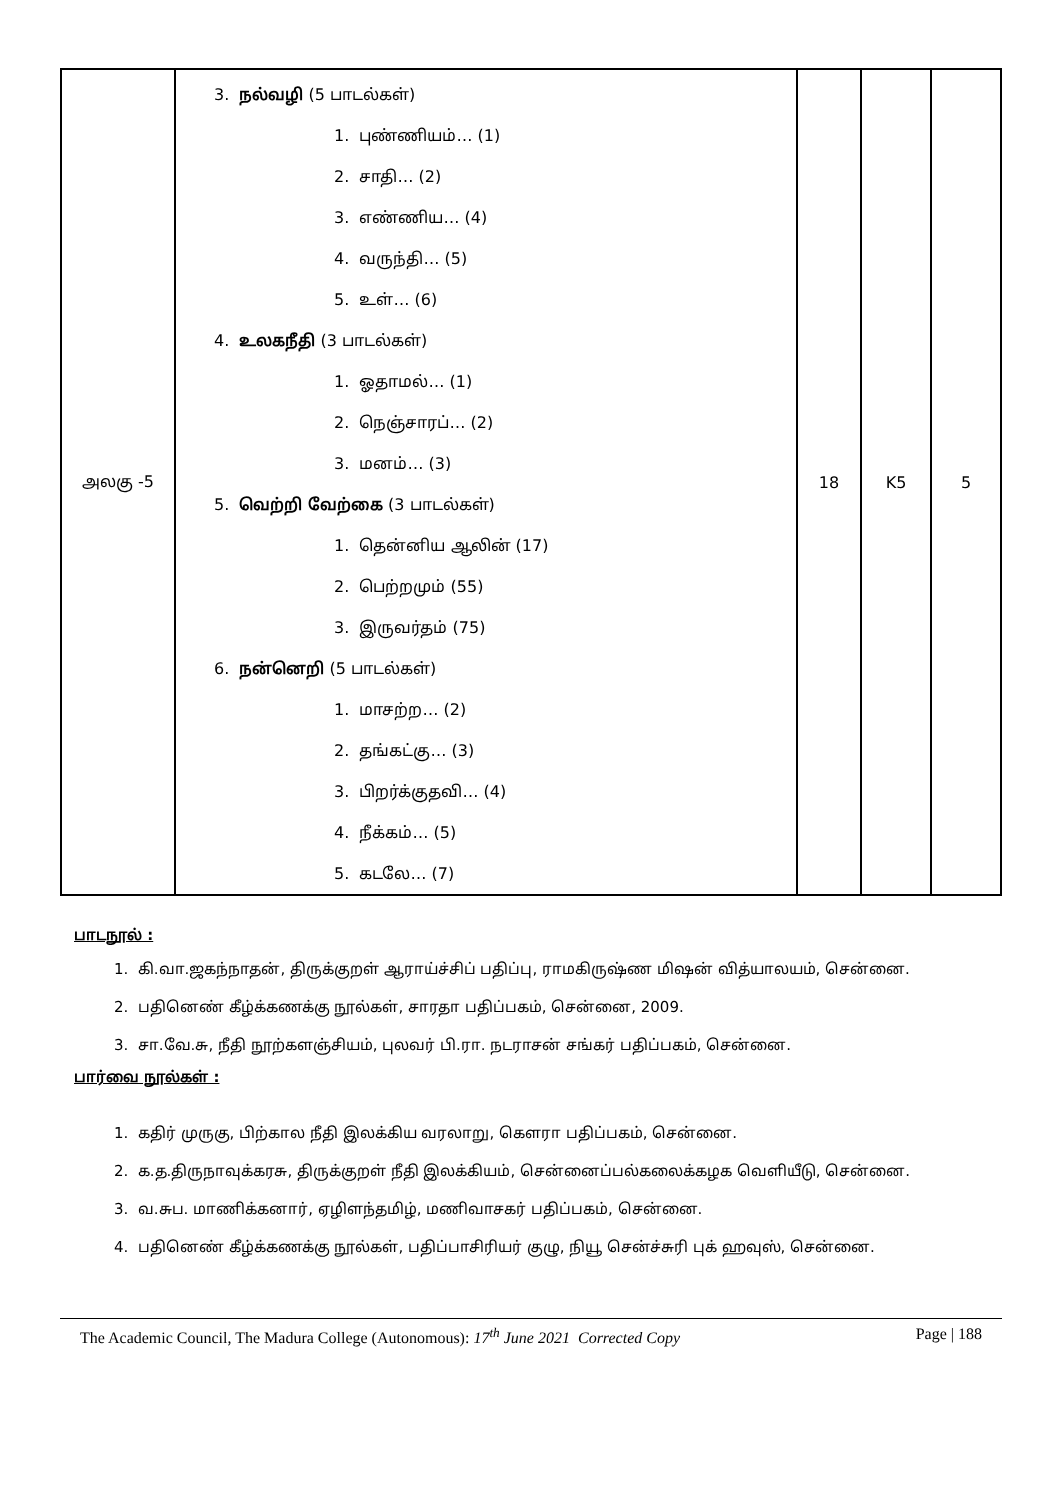| அலகு -5 | 3. நல்வழி (5 பாடல்கள்) 1. புண்ணியம்… (1) 2. சாதி… (2) 3. எண்ணிய… (4) 4. வருந்தி… (5) 5. உள்… (6) 4. உலகநீதி (3 பாடல்கள்) 1. ஓதாமல்… (1) 2. நெஞ்சாரப்… (2) 3. மனம்… (3) 5. வெற்றி வேற்கை (3 பாடல்கள்) 1. தென்னிய ஆலின் (17) 2. பெற்றமும் (55) 3. இருவர்தம் (75) 6. நன்னெறி (5 பாடல்கள்) 1. மாசற்ற… (2) 2. தங்கட்கு… (3) 3. பிறர்க்குதவி… (4) 4. நீக்கம்… (5) 5. கடலே… (7) | 18 | K5 | 5 |
பாடநூல் :
1. கி.வா.ஜகந்நாதன், திருக்குறள் ஆராய்ச்சிப் பதிப்பு, ராமகிருஷ்ண மிஷன் வித்யாலயம், சென்னை.
2. பதினெண் கீழ்க்கணக்கு நூல்கள், சாரதா பதிப்பகம், சென்னை, 2009.
3. சா.வே.சு, நீதி நூற்களஞ்சியம், புலவர் பி.ரா. நடராசன் சங்கர் பதிப்பகம், சென்னை.
பார்வை நூல்கள் :
1. கதிர் முருகு, பிற்கால நீதி இலக்கிய வரலாறு, கௌரா பதிப்பகம், சென்னை.
2. க.த.திருநாவுக்கரசு, திருக்குறள் நீதி இலக்கியம், சென்னைப்பல்கலைக்கழக வெளியீடு, சென்னை.
3. வ.சுப. மாணிக்கனார், ஏழிளந்தமிழ், மணிவாசகர் பதிப்பகம், சென்னை.
4. பதினெண் கீழ்க்கணக்கு நூல்கள், பதிப்பாசிரியர் குழு, நியூ சென்ச்சுரி புக் ஹவுஸ், சென்னை.
The Academic Council, The Madura College (Autonomous): 17<sup>th</sup> June 2021 Corrected Copy Page | 188